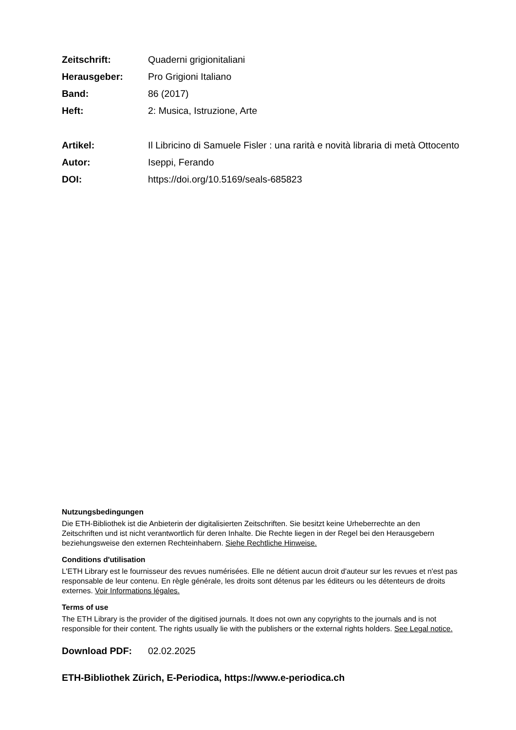Zeitschrift: Quaderni grigionitaliani
Herausgeber: Pro Grigioni Italiano
Band: 86 (2017)
Heft: 2: Musica, Istruzione, Arte
Artikel: Il Libricino di Samuele Fisler : una rarità e novità libraria di metà Ottocento
Autor: Iseppi, Ferando
DOI: https://doi.org/10.5169/seals-685823
Nutzungsbedingungen
Die ETH-Bibliothek ist die Anbieterin der digitalisierten Zeitschriften. Sie besitzt keine Urheberrechte an den Zeitschriften und ist nicht verantwortlich für deren Inhalte. Die Rechte liegen in der Regel bei den Herausgebern beziehungsweise den externen Rechteinhabern. Siehe Rechtliche Hinweise.
Conditions d'utilisation
L'ETH Library est le fournisseur des revues numérisées. Elle ne détient aucun droit d'auteur sur les revues et n'est pas responsable de leur contenu. En règle générale, les droits sont détenus par les éditeurs ou les détenteurs de droits externes. Voir Informations légales.
Terms of use
The ETH Library is the provider of the digitised journals. It does not own any copyrights to the journals and is not responsible for their content. The rights usually lie with the publishers or the external rights holders. See Legal notice.
Download PDF: 02.02.2025
ETH-Bibliothek Zürich, E-Periodica, https://www.e-periodica.ch